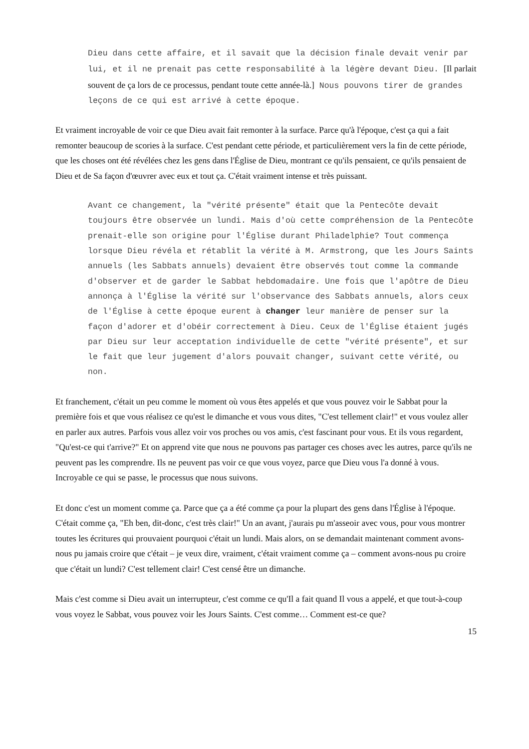Dieu dans cette affaire, et il savait que la décision finale devait venir par lui, et il ne prenait pas cette responsabilité à la légère devant Dieu. [Il parlait souvent de ça lors de ce processus, pendant toute cette année-là.] Nous pouvons tirer de grandes leçons de ce qui est arrivé à cette époque.
Et vraiment incroyable de voir ce que Dieu avait fait remonter à la surface. Parce qu'à l'époque, c'est ça qui a fait remonter beaucoup de scories à la surface. C'est pendant cette période, et particulièrement vers la fin de cette période, que les choses ont été révélées chez les gens dans l'Église de Dieu, montrant ce qu'ils pensaient, ce qu'ils pensaient de Dieu et de Sa façon d'œuvrer avec eux et tout ça. C'était vraiment intense et très puissant.
Avant ce changement, la "vérité présente" était que la Pentecôte devait toujours être observée un lundi. Mais d'où cette compréhension de la Pentecôte prenait-elle son origine pour l'Église durant Philadelphie? Tout commença lorsque Dieu révéla et rétablit la vérité à M. Armstrong, que les Jours Saints annuels (les Sabbats annuels) devaient être observés tout comme la commande d'observer et de garder le Sabbat hebdomadaire. Une fois que l'apôtre de Dieu annonça à l'Église la vérité sur l'observance des Sabbats annuels, alors ceux de l'Église à cette époque eurent à changer leur manière de penser sur la façon d'adorer et d'obéir correctement à Dieu. Ceux de l'Église étaient jugés par Dieu sur leur acceptation individuelle de cette "vérité présente", et sur le fait que leur jugement d'alors pouvait changer, suivant cette vérité, ou non.
Et franchement, c'était un peu comme le moment où vous êtes appelés et que vous pouvez voir le Sabbat pour la première fois et que vous réalisez ce qu'est le dimanche et vous vous dites, "C'est tellement clair!" et vous voulez aller en parler aux autres. Parfois vous allez voir vos proches ou vos amis, c'est fascinant pour vous. Et ils vous regardent, "Qu'est-ce qui t'arrive?" Et on apprend vite que nous ne pouvons pas partager ces choses avec les autres, parce qu'ils ne peuvent pas les comprendre. Ils ne peuvent pas voir ce que vous voyez, parce que Dieu vous l'a donné à vous. Incroyable ce qui se passe, le processus que nous suivons.
Et donc c'est un moment comme ça. Parce que ça a été comme ça pour la plupart des gens dans l'Église à l'époque. C'était comme ça, "Eh ben, dit-donc, c'est très clair!" Un an avant, j'aurais pu m'asseoir avec vous, pour vous montrer toutes les écritures qui prouvaient pourquoi c'était un lundi. Mais alors, on se demandait maintenant comment avons-nous pu jamais croire que c'était – je veux dire, vraiment, c'était vraiment comme ça – comment avons-nous pu croire que c'était un lundi? C'est tellement clair! C'est censé être un dimanche.
Mais c'est comme si Dieu avait un interrupteur, c'est comme ce qu'Il a fait quand Il vous a appelé, et que tout-à-coup vous voyez le Sabbat, vous pouvez voir les Jours Saints. C'est comme… Comment est-ce que?
15